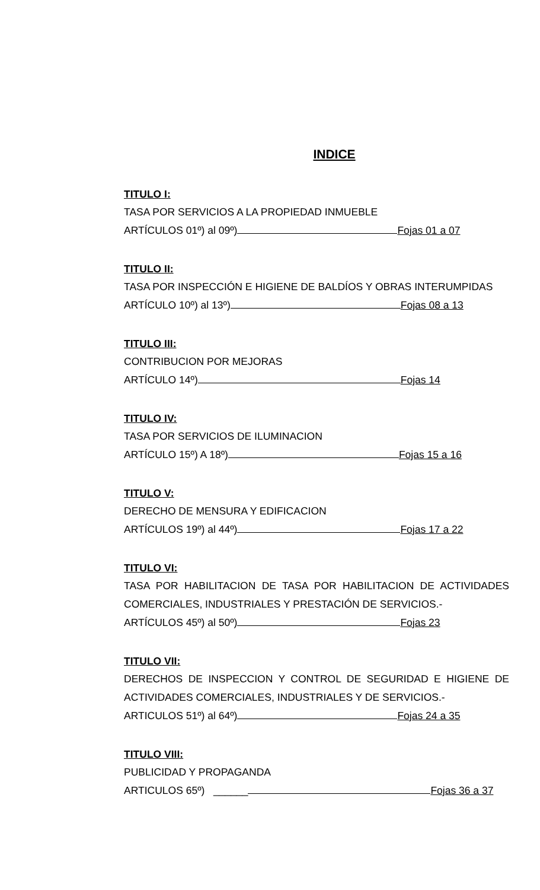INDICE
TITULO I:
TASA POR SERVICIOS A LA PROPIEDAD INMUEBLE
ARTÍCULOS 01º) al 09º) Fojas 01 a 07
TITULO II:
TASA POR INSPECCIÓN E HIGIENE DE BALDÍOS Y OBRAS INTERUMPIDAS
ARTÍCULO 10º) al 13º) Fojas 08 a 13
TITULO III:
CONTRIBUCION POR MEJORAS
ARTÍCULO 14º) Fojas 14
TITULO IV:
TASA POR SERVICIOS DE ILUMINACION
ARTÍCULO 15º) A 18º) Fojas 15 a 16
TITULO V:
DERECHO DE MENSURA Y EDIFICACION
ARTÍCULOS 19º) al 44º) Fojas 17 a 22
TITULO VI:
TASA POR HABILITACION DE TASA POR HABILITACION DE ACTIVIDADES COMERCIALES, INDUSTRIALES Y PRESTACIÓN DE SERVICIOS.-
ARTÍCULOS 45º) al 50º) Fojas 23
TITULO VII:
DERECHOS DE INSPECCION Y CONTROL DE SEGURIDAD E HIGIENE DE ACTIVIDADES COMERCIALES, INDUSTRIALES Y DE SERVICIOS.-
ARTICULOS 51º) al 64º) Fojas 24 a 35
TITULO VIII:
PUBLICIDAD Y PROPAGANDA
ARTICULOS 65º) ______ Fojas 36 a 37